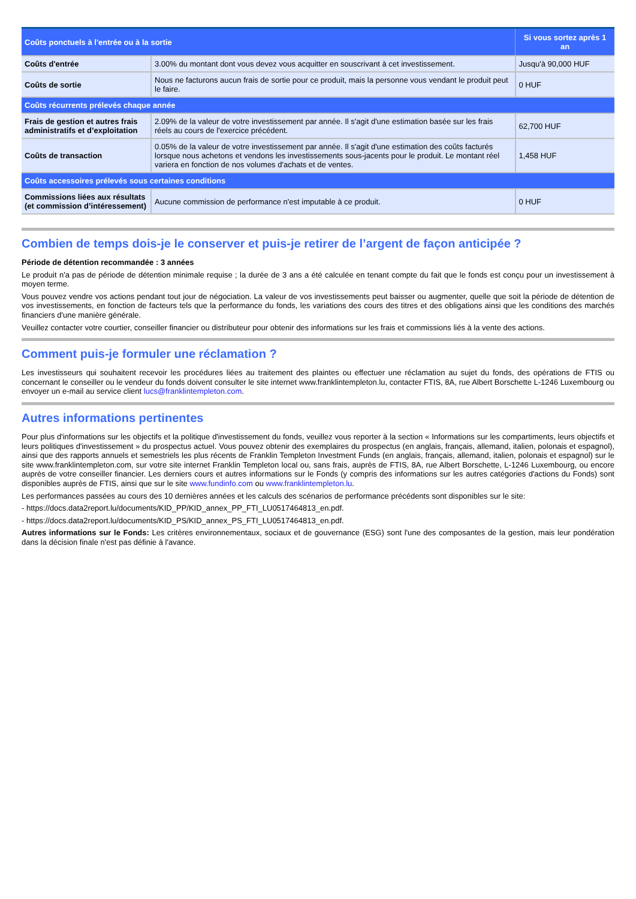| Coûts ponctuels à l'entrée ou à la sortie | | Si vous sortez après 1 an |
| --- | --- | --- |
| Coûts d'entrée | 3.00% du montant dont vous devez vous acquitter en souscrivant à cet investissement. | Jusqu'à 90,000 HUF |
| Coûts de sortie | Nous ne facturons aucun frais de sortie pour ce produit, mais la personne vous vendant le produit peut le faire. | 0 HUF |
| Coûts récurrents prélevés chaque année | | |
| Frais de gestion et autres frais administratifs et d’exploitation | 2.09% de la valeur de votre investissement par année. Il s'agit d'une estimation basée sur les frais réels au cours de l'exercice précédent. | 62,700 HUF |
| Coûts de transaction | 0.05% de la valeur de votre investissement par année. Il s'agit d'une estimation des coûts facturés lorsque nous achetons et vendons les investissements sous-jacents pour le produit. Le montant réel variera en fonction de nos volumes d'achats et de ventes. | 1,458 HUF |
| Coûts accessoires prélevés sous certaines conditions | | |
| Commissions liées aux résultats (et commission d’intéressement) | Aucune commission de performance n'est imputable à ce produit. | 0 HUF |
Combien de temps dois-je le conserver et puis-je retirer de l’argent de façon anticipée ?
Période de détention recommandée : 3 années
Le produit n'a pas de période de détention minimale requise ; la durée de 3 ans a été calculée en tenant compte du fait que le fonds est conçu pour un investissement à moyen terme.
Vous pouvez vendre vos actions pendant tout jour de négociation. La valeur de vos investissements peut baisser ou augmenter, quelle que soit la période de détention de vos investissements, en fonction de facteurs tels que la performance du fonds, les variations des cours des titres et des obligations ainsi que les conditions des marchés financiers d'une manière générale.
Veuillez contacter votre courtier, conseiller financier ou distributeur pour obtenir des informations sur les frais et commissions liés à la vente des actions.
Comment puis-je formuler une réclamation ?
Les investisseurs qui souhaitent recevoir les procédures liées au traitement des plaintes ou effectuer une réclamation au sujet du fonds, des opérations de FTIS ou concernant le conseiller ou le vendeur du fonds doivent consulter le site internet www.franklintempleton.lu, contacter FTIS, 8A, rue Albert Borschette L-1246 Luxembourg ou envoyer un e-mail au service client lucs@franklintempleton.com.
Autres informations pertinentes
Pour plus d'informations sur les objectifs et la politique d'investissement du fonds, veuillez vous reporter à la section « Informations sur les compartiments, leurs objectifs et leurs politiques d'investissement » du prospectus actuel. Vous pouvez obtenir des exemplaires du prospectus (en anglais, français, allemand, italien, polonais et espagnol), ainsi que des rapports annuels et semestriels les plus récents de Franklin Templeton Investment Funds (en anglais, français, allemand, italien, polonais et espagnol) sur le site www.franklintempleton.com, sur votre site internet Franklin Templeton local ou, sans frais, auprès de FTIS, 8A, rue Albert Borschette, L-1246 Luxembourg, ou encore auprès de votre conseiller financier. Les derniers cours et autres informations sur le Fonds (y compris des informations sur les autres catégories d'actions du Fonds) sont disponibles auprès de FTIS, ainsi que sur le site www.fundinfo.com ou www.franklintempleton.lu.
Les performances passées au cours des 10 dernières années et les calculs des scénarios de performance précédents sont disponibles sur le site:
- https://docs.data2report.lu/documents/KID_PP/KID_annex_PP_FTI_LU0517464813_en.pdf.
- https://docs.data2report.lu/documents/KID_PS/KID_annex_PS_FTI_LU0517464813_en.pdf.
Autres informations sur le Fonds: Les critères environnementaux, sociaux et de gouvernance (ESG) sont l'une des composantes de la gestion, mais leur pondération dans la décision finale n'est pas définie à l'avance.